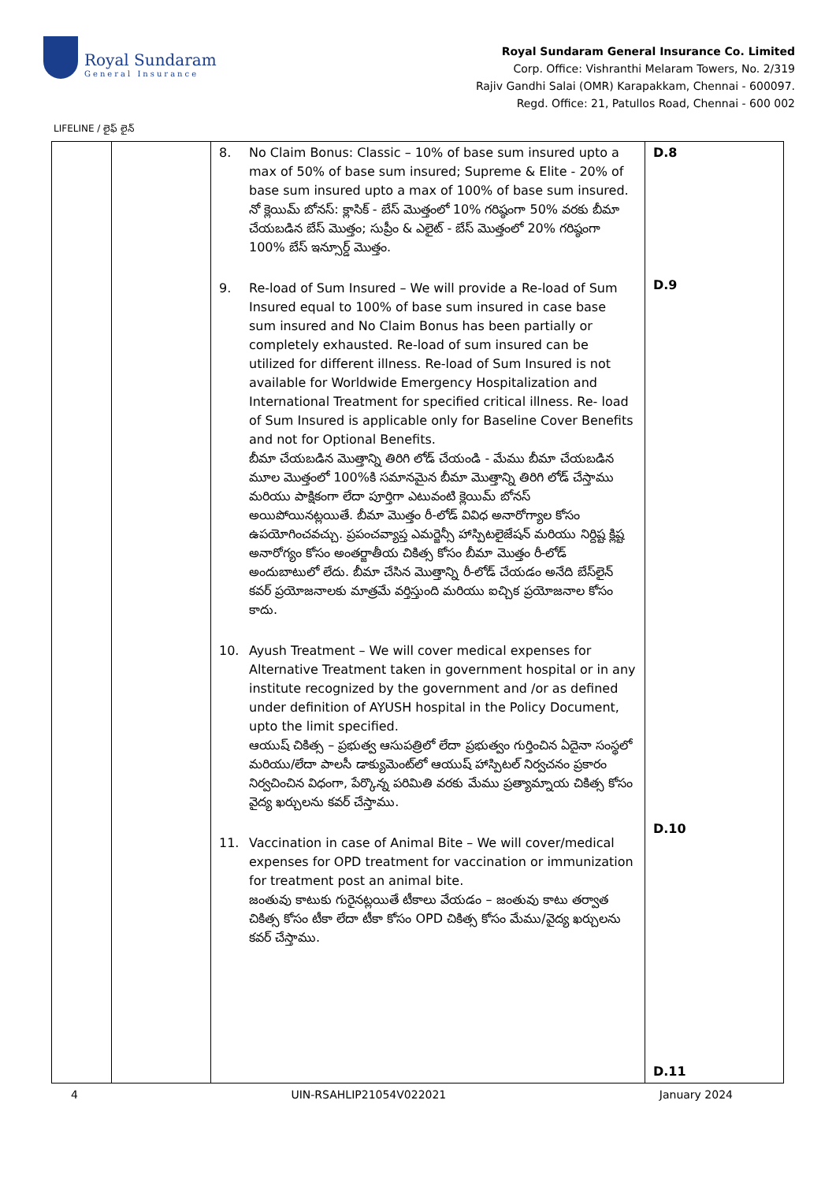Royal Sundaram
General Insurance
Royal Sundaram General Insurance Co. Limited
Corp. Office: Vishranthi Melaram Towers, No. 2/319
Rajiv Gandhi Salai (OMR) Karapakkam, Chennai - 600097.
Regd. Office: 21, Patullos Road, Chennai - 600 002
LIFELINE / లైఫ్ లైన్
| | | 8. No Claim Bonus: Classic – 10% of base sum insured upto a max of 50% of base sum insured; Supreme & Elite - 20% of base sum insured upto a max of 100% of base sum insured. నో క్లెయిమ్ బోనస్: క్లాసిక్ - బేస్ మొత్తంలో 10% గరిష్ఠంగా 50% వరకు బీమా చేయబడిన బేస్ మొత్తం; సుప్రీం & ఎలైట్ - బేస్ మొత్తంలో 20% గరిష్ఠంగా 100% బేస్ ఇన్సూర్డ్ మొత్తం. 9. Re-load of Sum Insured – We will provide a Re-load of Sum Insured equal to 100% of base sum insured in case base sum insured and No Claim Bonus has been partially or completely exhausted. Re-load of sum insured can be utilized for different illness. Re-load of Sum Insured is not available for Worldwide Emergency Hospitalization and International Treatment for specified critical illness. Re- load of Sum Insured is applicable only for Baseline Cover Benefits and not for Optional Benefits. బీమా చేయబడిన మొత్తాన్ని తిరిగి లోడ్ చేయండి - మేము బీమా చేయబడిన మూల మొత్తంలో 100%కి సమానమైన బీమా మొత్తాన్ని తిరిగి లోడ్ చేస్తాము మరియు పాక్షికంగా లేదా పూర్తిగా ఎటువంటి క్లెయిమ్ బోనస్ అయిపోయినట్లయితే. బీమా మొత్తం రీ-లోడ్ వివిధ అనారోగ్యాల కోసం ఉపయోగించవచ్చు. ప్రపంచవ్యాప్త ఎమర్జెన్సీ హాస్పిటలైజేషన్ మరియు నిర్దిష్ట క్లిష్ట అనారోగ్యం కోసం అంతర్జాతీయ చికిత్స కోసం బీమా మొత్తం రీ-లోడ్ అందుబాటులో లేదు. బీమా చేసిన మొత్తాన్ని రీ-లోడ్ చేయడం అనేది బేస్‌లైన్ కవర్ ప్రయోజనాలకు మాత్రమే వర్తిస్తుంది మరియు ఐచ్చిక ప్రయోజనాల కోసం కాదు. 10. Ayush Treatment – We will cover medical expenses for Alternative Treatment taken in government hospital or in any institute recognized by the government and /or as defined under definition of AYUSH hospital in the Policy Document, upto the limit specified. ఆయుష్ చికిత్స – ప్రభుత్వ ఆసుపత్రిలో లేదా ప్రభుత్వం గుర్తించిన ఏదైనా సంస్థలో మరియు/లేదా పాలసీ డాక్యుమెంట్‌లో ఆయుష్ హాస్పిటల్ నిర్వచనం ప్రకారం నిర్వచించిన విధంగా, పేర్కొన్న పరిమితి వరకు మేము ప్రత్యామ్నాయ చికిత్స కోసం వైద్య ఖర్చులను కవర్ చేస్తాము. 11. Vaccination in case of Animal Bite – We will cover/medical expenses for OPD treatment for vaccination or immunization for treatment post an animal bite. జంతువు కాటుకు గురైనట్లయితే టీకాలు వేయడం – జంతువు కాటు తర్వాత చికిత్స కోసం టీకా లేదా టీకా కోసం OPD చికిత్స కోసం మేము/వైద్య ఖర్చులను కవర్ చేస్తాము. | D.8 D.9 D.10 D.11 |
4 UIN-RSAHLIP21054V022021 January 2024